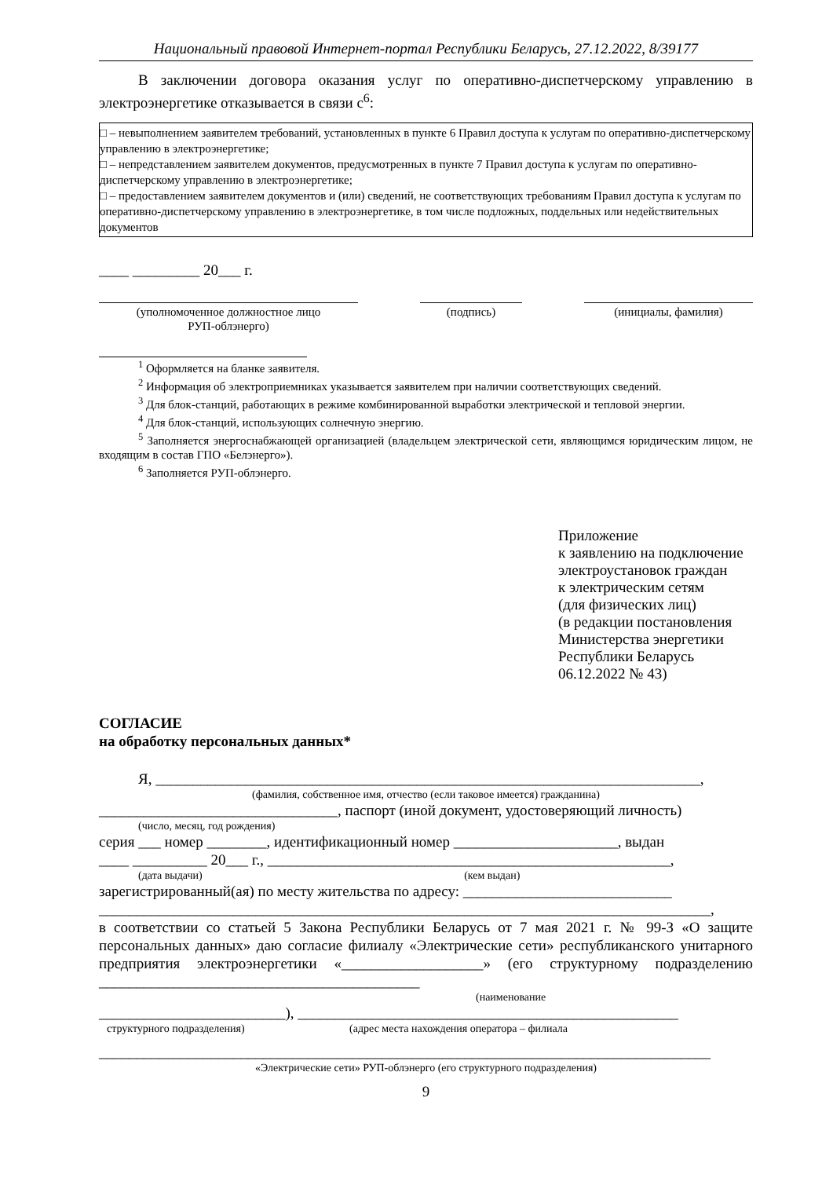Национальный правовой Интернет-портал Республики Беларусь, 27.12.2022, 8/39177
В заключении договора оказания услуг по оперативно-диспетчерскому управлению в электроэнергетике отказывается в связи с<sup>6</sup>:
□ – невыполнением заявителем требований, установленных в пункте 6 Правил доступа к услугам по оперативно-диспетчерскому управлению в электроэнергетике;
□ – непредставлением заявителем документов, предусмотренных в пункте 7 Правил доступа к услугам по оперативно-диспетчерскому управлению в электроэнергетике;
□ – предоставлением заявителем документов и (или) сведений, не соответствующих требованиям Правил доступа к услугам по оперативно-диспетчерскому управлению в электроэнергетике, в том числе подложных, поддельных или недействительных документов
____ _________ 20___ г.
(уполномоченное должностное лицо
РУП-облэнерго)
(подпись) (инициалы, фамилия)
<sup>1</sup> Оформляется на бланке заявителя.
<sup>2</sup> Информация об электроприемниках указывается заявителем при наличии соответствующих сведений.
<sup>3</sup> Для блок-станций, работающих в режиме комбинированной выработки электрической и тепловой энергии.
<sup>4</sup> Для блок-станций, использующих солнечную энергию.
<sup>5</sup> Заполняется энергоснабжающей организацией (владельцем электрической сети, являющимся юридическим лицом, не входящим в состав ГПО «Белэнерго»).
<sup>6</sup> Заполняется РУП-облэнерго.
Приложение
к заявлению на подключение
электроустановок граждан
к электрическим сетям
(для физических лиц)
(в редакции постановления
Министерства энергетики
Республики Беларусь
06.12.2022 № 43)
СОГЛАСИЕ
на обработку персональных данных*
Я, _________________________________________________________________________,
(фамилия, собственное имя, отчество (если таковое имеется) гражданина)
________________________________, паспорт (иной документ, удостоверяющий личность)
(число, месяц, год рождения)
серия ___ номер ________, идентификационный номер ______________________, выдан
____ __________ 20___ г., ______________________________________________________,
(дата выдачи) (кем выдан)
зарегистрированный(ая) по месту жительства по адресу: ____________________________
__________________________________________________________________________________,
в соответствии со статьей 5 Закона Республики Беларусь от 7 мая 2021 г. № 99-З «О защите персональных данных» даю согласие филиалу «Электрические сети» республиканского унитарного предприятия электроэнергетики «___________________» (его структурному подразделению ___________________________________________
(наименование
_________________________), ___________________________________________________
структурного подразделения) (адрес места нахождения оператора – филиала
__________________________________________________________________________________
«Электрические сети» РУП-облэнерго (его структурного подразделения)
9